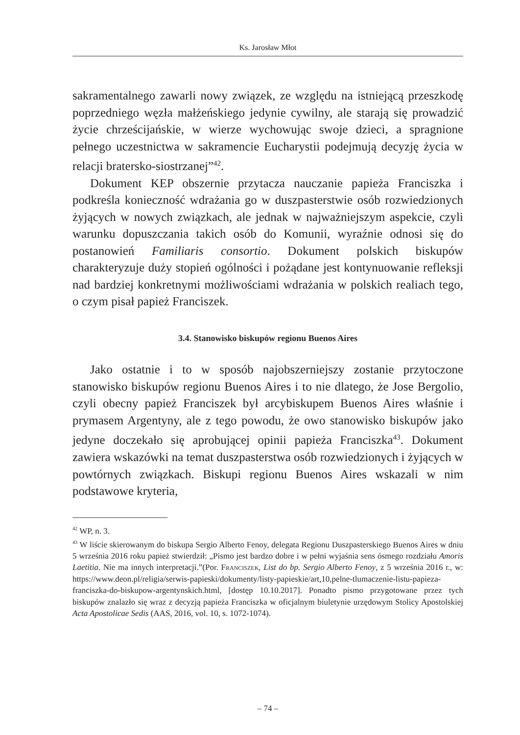Ks. Jarosław Młot
sakramentalnego zawarli nowy związek, ze względu na istniejącą przeszkodę poprzedniego węzła małżeńskiego jedynie cywilny, ale starają się prowadzić życie chrześcijańskie, w wierze wychowując swoje dzieci, a spragnione pełnego uczestnictwa w sakramencie Eucharystii podejmują decyzję życia w relacji bratersko-siostrzanej”<sup>42</sup>.
Dokument KEP obszernie przytacza nauczanie papieża Franciszka i podkreśla konieczność wdrażania go w duszpasterstwie osób rozwiedzionych żyjących w nowych związkach, ale jednak w najważniejszym aspekcie, czyli warunku dopuszczania takich osób do Komunii, wyraźnie odnosi się do postanowień Familiaris consortio. Dokument polskich biskupów charakteryzuje duży stopień ogólności i pożądane jest kontynuowanie refleksji nad bardziej konkretnymi możliwościami wdrażania w polskich realiach tego, o czym pisał papież Franciszek.
3.4. Stanowisko biskupów regionu Buenos Aires
Jako ostatnie i to w sposób najobszerniejszy zostanie przytoczone stanowisko biskupów regionu Buenos Aires i to nie dlatego, że Jose Bergolio, czyli obecny papież Franciszek był arcybiskupem Buenos Aires właśnie i prymasem Argentyny, ale z tego powodu, że owo stanowisko biskupów jako jedyne doczekało się aprobującej opinii papieża Franciszka<sup>43</sup>. Dokument zawiera wskazówki na temat duszpasterstwa osób rozwiedzionych i żyjących w powtórnych związkach. Biskupi regionu Buenos Aires wskazali w nim podstawowe kryteria,
<sup>42</sup> WP, n. 3.
<sup>43</sup> W liście skierowanym do biskupa Sergio Alberto Fenoy, delegata Regionu Duszpasterskiego Buenos Aires w dniu 5 września 2016 roku papież stwierdził: „Pismo jest bardzo dobre i w pełni wyjaśnia sens ósmego rozdziału Amoris Laetitia. Nie ma innych interpretacji.”(Por. Franciszek, List do bp. Sergio Alberto Fenoy, z 5 września 2016 r., w: https://www.deon.pl/religia/serwis-papieski/dokumenty/listy-papieskie/art,10,pelne-tlumaczenie-listu-papieza-franciszka-do-biskupow-argentynskich.html, [dostęp 10.10.2017]. Ponadto pismo przygotowane przez tych biskupów znalazło się wraz z decyzją papieża Franciszka w oficjalnym biuletynie urzędowym Stolicy Apostolskiej Acta Apostolicae Sedis (AAS, 2016, vol. 10, s. 1072-1074).
– 74 –